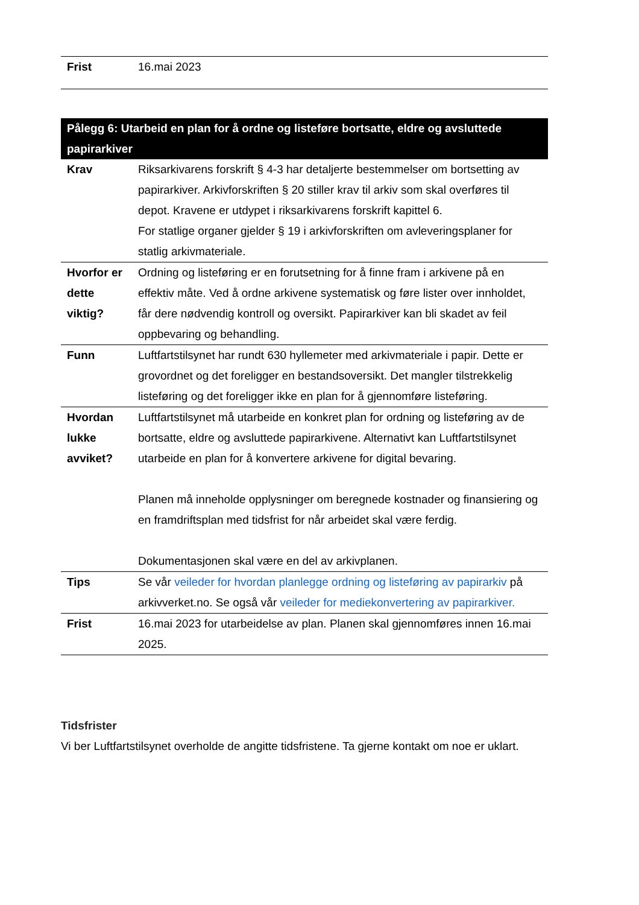| Frist | 16.mai 2023 |
| Pålegg 6: Utarbeid en plan for å ordne og listeføre bortsatte, eldre og avsluttede papirarkiver | |
| --- | --- |
| Krav | Riksarkivarens forskrift § 4-3 har detaljerte bestemmelser om bortsetting av papirarkiver. Arkivforskriften § 20 stiller krav til arkiv som skal overføres til depot. Kravene er utdypet i riksarkivarens forskrift kapittel 6. For statlige organer gjelder § 19 i arkivforskriften om avleveringsplaner for statlig arkivmateriale. |
| Hvorfor er dette viktig? | Ordning og listeføring er en forutsetning for å finne fram i arkivene på en effektiv måte. Ved å ordne arkivene systematisk og føre lister over innholdet, får dere nødvendig kontroll og oversikt. Papirarkiver kan bli skadet av feil oppbevaring og behandling. |
| Funn | Luftfartstilsynet har rundt 630 hyllemeter med arkivmateriale i papir. Dette er grovordnet og det foreligger en bestandsoversikt. Det mangler tilstrekkelig listeføring og det foreligger ikke en plan for å gjennomføre listeføring. |
| Hvordan lukke avviket? | Luftfartstilsynet må utarbeide en konkret plan for ordning og listeføring av de bortsatte, eldre og avsluttede papirarkivene. Alternativt kan Luftfartstilsynet utarbeide en plan for å konvertere arkivene for digital bevaring. Planen må inneholde opplysninger om beregnede kostnader og finansiering og en framdriftsplan med tidsfrist for når arbeidet skal være ferdig. Dokumentasjonen skal være en del av arkivplanen. |
| Tips | Se vår veileder for hvordan planlegge ordning og listeføring av papirarkiv på arkivverket.no. Se også vår veileder for mediekonvertering av papirarkiver. |
| Frist | 16.mai 2023 for utarbeidelse av plan. Planen skal gjennomføres innen 16.mai 2025. |
Tidsfrister
Vi ber Luftfartstilsynet overholde de angitte tidsfristene. Ta gjerne kontakt om noe er uklart.